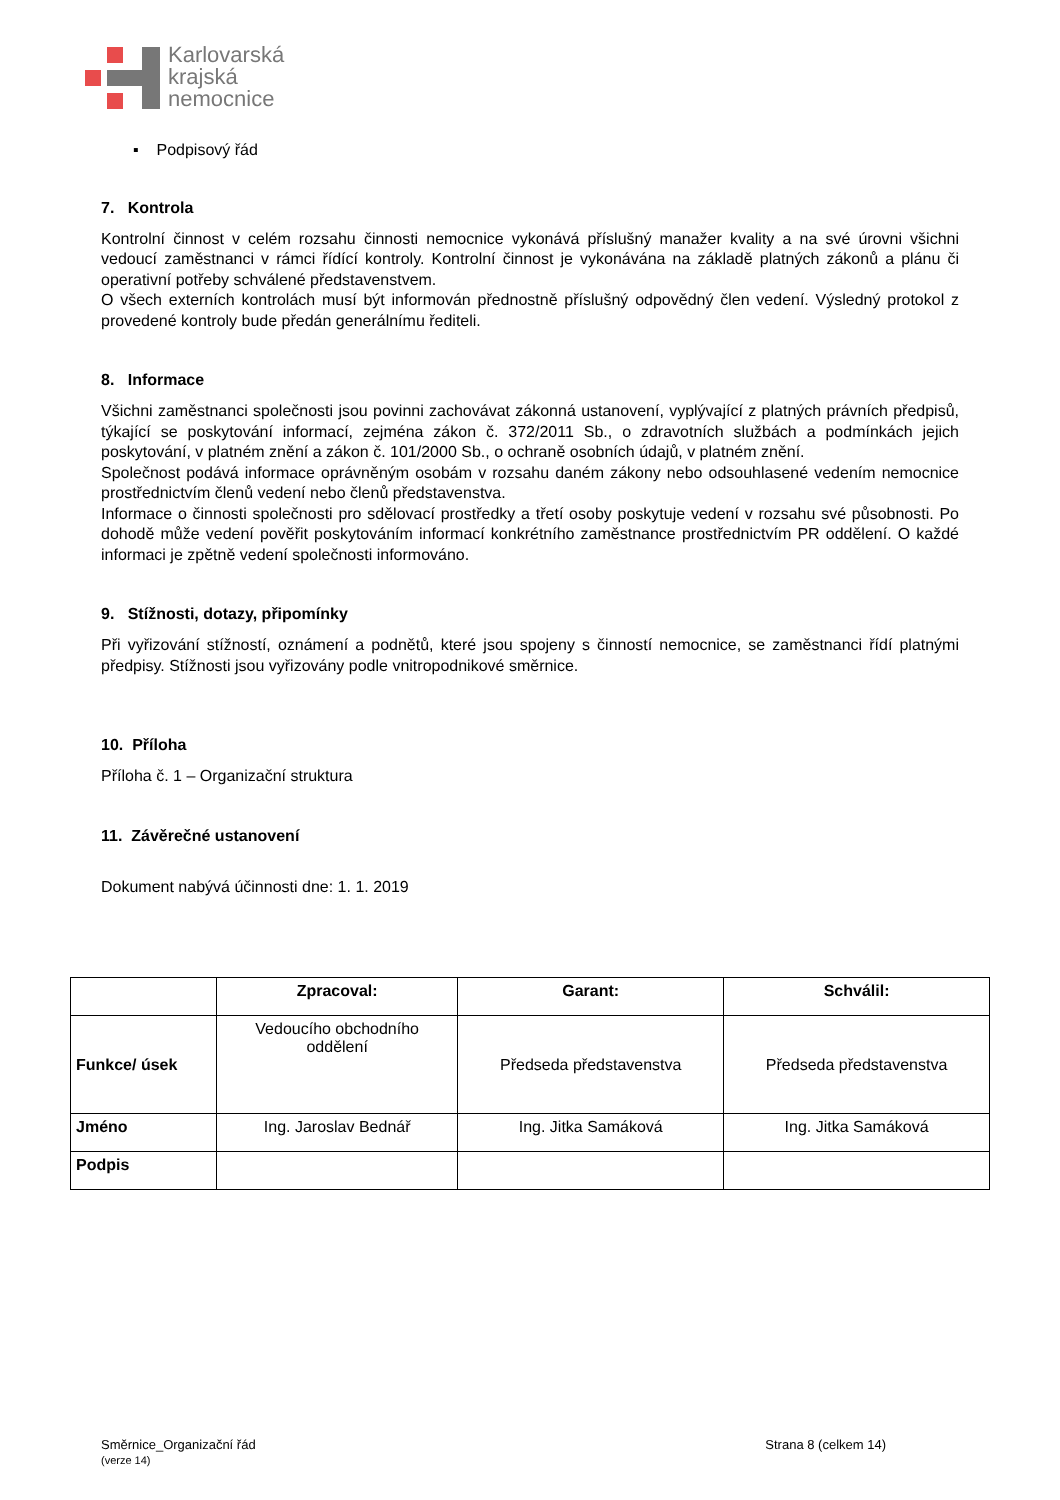Karlovarská
krajská
nemocnice
▪ Podpisový řád
7. Kontrola
Kontrolní činnost v celém rozsahu činnosti nemocnice vykonává příslušný manažer kvality a na své úrovni všichni vedoucí zaměstnanci v rámci řídící kontroly. Kontrolní činnost je vykonávána na základě platných zákonů a plánu či operativní potřeby schválené představenstvem.
O všech externích kontrolách musí být informován přednostně příslušný odpovědný člen vedení. Výsledný protokol z provedené kontroly bude předán generálnímu řediteli.
8. Informace
Všichni zaměstnanci společnosti jsou povinni zachovávat zákonná ustanovení, vyplývající z platných právních předpisů, týkající se poskytování informací, zejména zákon č. 372/2011 Sb., o zdravotních službách a podmínkách jejich poskytování, v platném znění a zákon č. 101/2000 Sb., o ochraně osobních údajů, v platném znění.
Společnost podává informace oprávněným osobám v rozsahu daném zákony nebo odsouhlasené vedením nemocnice prostřednictvím členů vedení nebo členů představenstva.
Informace o činnosti společnosti pro sdělovací prostředky a třetí osoby poskytuje vedení v rozsahu své působnosti. Po dohodě může vedení pověřit poskytováním informací konkrétního zaměstnance prostřednictvím PR oddělení. O každé informaci je zpětně vedení společnosti informováno.
9. Stížnosti, dotazy, připomínky
Při vyřizování stížností, oznámení a podnětů, které jsou spojeny s činností nemocnice, se zaměstnanci řídí platnými předpisy. Stížnosti jsou vyřizovány podle vnitropodnikové směrnice.
10. Příloha
Příloha č. 1 – Organizační struktura
11. Závěrečné ustanovení
Dokument nabývá účinnosti dne: 1. 1. 2019
| | Zpracoval: | Garant: | Schválil: |
| --- | --- | --- | --- |
| Funkce/ úsek | Vedoucího obchodního oddělení | Předseda představenstva | Předseda představenstva |
| Jméno | Ing. Jaroslav Bednář | Ing. Jitka Samáková | Ing. Jitka Samáková |
| Podpis | | | |
Směrnice_Organizační řád
(verze 14)
Strana 8 (celkem 14)